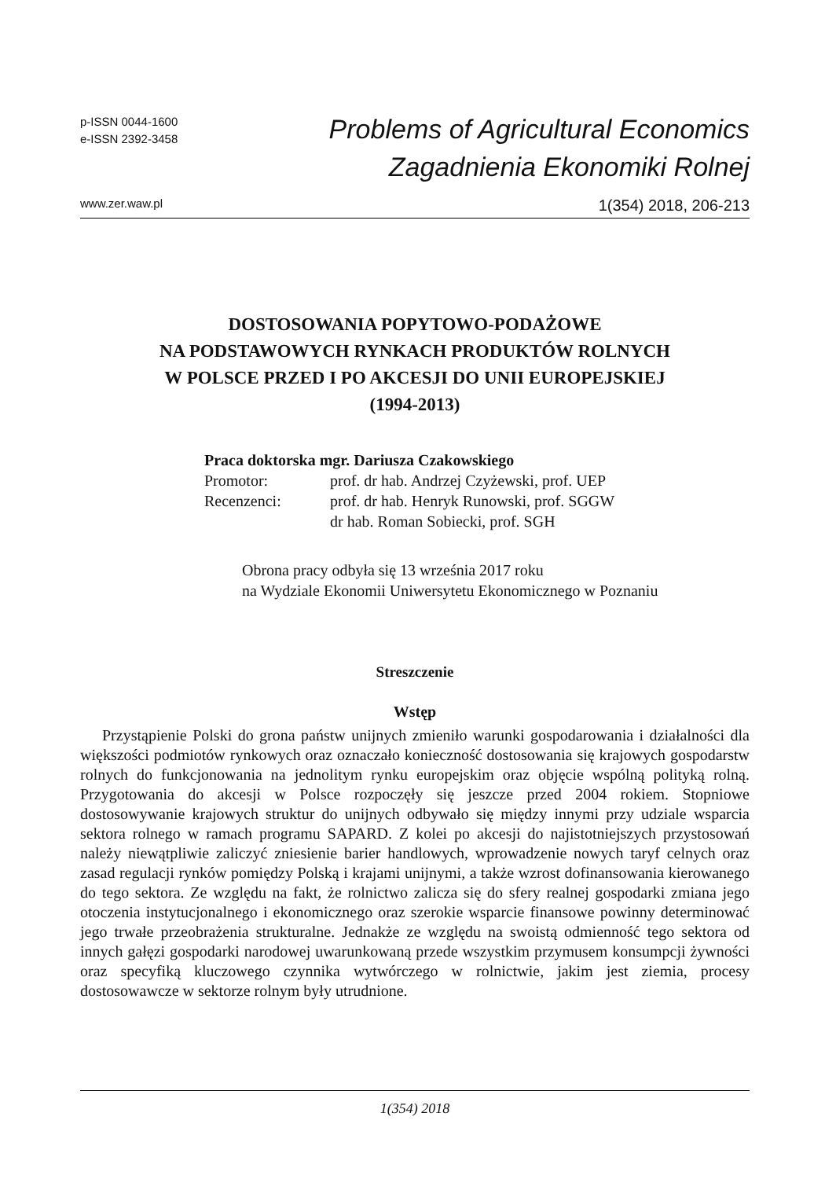p-ISSN 0044-1600
e-ISSN 2392-3458
Problems of Agricultural Economics
Zagadnienia Ekonomiki Rolnej
www.zer.waw.pl 1(354) 2018, 206-213
DOSTOSOWANIA POPYTOWO-PODAŻOWE
NA PODSTAWOWYCH RYNKACH PRODUKTÓW ROLNYCH
W POLSCE PRZED I PO AKCESJI DO UNII EUROPEJSKIEJ
(1994-2013)
Praca doktorska mgr. Dariusza Czakowskiego
| Promotor: | prof. dr hab. Andrzej Czyżewski, prof. UEP |
| Recenzenci: | prof. dr hab. Henryk Runowski, prof. SGGW dr hab. Roman Sobiecki, prof. SGH |
Obrona pracy odbyła się 13 września 2017 roku
na Wydziale Ekonomii Uniwersytetu Ekonomicznego w Poznaniu
Streszczenie
Wstęp
Przystąpienie Polski do grona państw unijnych zmieniło warunki gospodarowania i działalności dla większości podmiotów rynkowych oraz oznaczało konieczność dostosowania się krajowych gospodarstw rolnych do funkcjonowania na jednolitym rynku europejskim oraz objęcie wspólną polityką rolną. Przygotowania do akcesji w Polsce rozpoczęły się jeszcze przed 2004 rokiem. Stopniowe dostosowywanie krajowych struktur do unijnych odbywało się między innymi przy udziale wsparcia sektora rolnego w ramach programu SAPARD. Z kolei po akcesji do najistotniejszych przystosowań należy niewątpliwie zaliczyć zniesienie barier handlowych, wprowadzenie nowych taryf celnych oraz zasad regulacji rynków pomiędzy Polską i krajami unijnymi, a także wzrost dofinansowania kierowanego do tego sektora. Ze względu na fakt, że rolnictwo zalicza się do sfery realnej gospodarki zmiana jego otoczenia instytucjonalnego i ekonomicznego oraz szerokie wsparcie finansowe powinny determinować jego trwałe przeobrażenia strukturalne. Jednakże ze względu na swoistą odmienność tego sektora od innych gałęzi gospodarki narodowej uwarunkowaną przede wszystkim przymusem konsumpcji żywności oraz specyfiką kluczowego czynnika wytwórczego w rolnictwie, jakim jest ziemia, procesy dostosowawcze w sektorze rolnym były utrudnione.
1(354) 2018